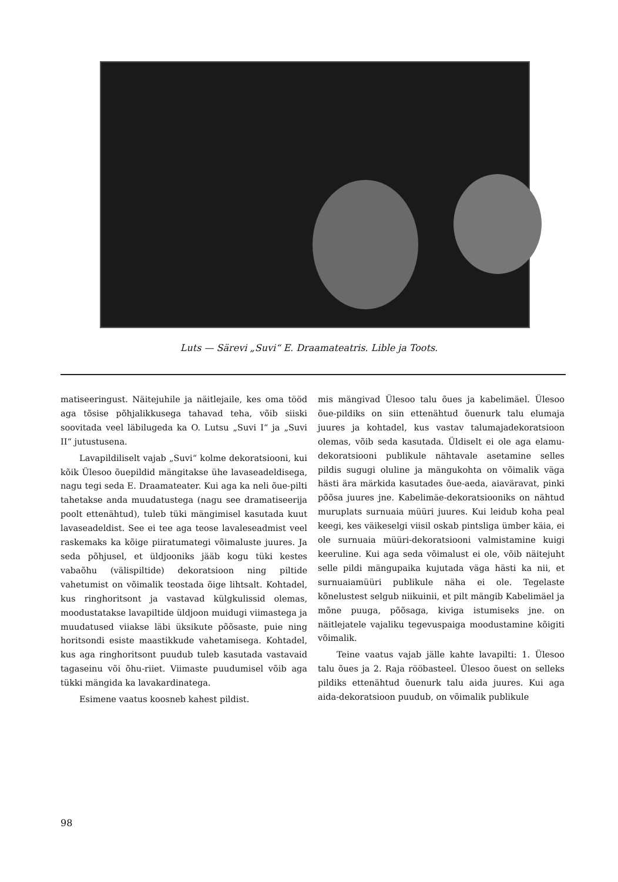Luts — Särevi „Suvi“ E. Draamateatris. Lible ja Toots.
matiseeringust. Näitejuhile ja näitlejaile, kes oma tööd aga tõsise põhjalikkusega tahavad teha, võib siiski soovitada veel läbilugeda ka O. Lutsu „Suvi I“ ja „Suvi II“ jutustusena.
Lavapildiliselt vajab „Suvi“ kolme dekoratsiooni, kui kõik Ülesoo õuepildid mängitakse ühe lavaseadeldisega, nagu tegi seda E. Draamateater. Kui aga ka neli õue-pilti tahetakse anda muudatustega (nagu see dramatiseerija poolt ettenähtud), tuleb tüki mängimisel kasutada kuut lavaseadeldist. See ei tee aga teose lavaleseadmist veel raskemaks ka kõige piiratumategi võimaluste juures. Ja seda põhjusel, et üldjooniks jääb kogu tüki kestes vabaõhu (välispiltide) dekoratsioon ning piltide vahetumist on võimalik teostada õige lihtsalt. Kohtadel, kus ringhoritsont ja vastavad külgkulissid olemas, moodustatakse lavapiltide üldjoon muidugi viimastega ja muudatused viiakse läbi üksikute põõsaste, puie ning horitsondi esiste maastikkude vahetamisega. Kohtadel, kus aga ringhoritsont puudub tuleb kasutada vastavaid tagaseinu või õhu-riiet. Viimaste puudumisel võib aga tükki mängida ka lavakardinatega.
Esimene vaatus koosneb kahest pildist.
mis mängivad Ülesoo talu õues ja kabelimäel. Ülesoo õue-pildiks on siin ettenähtud õuenurk talu elumaja juures ja kohtadel, kus vastav talumajadekoratsioon olemas, võib seda kasutada. Üldiselt ei ole aga elamu-dekoratsiooni publikule nähtavale asetamine selles pildis sugugi oluline ja mängukohta on võimalik väga hästi ära märkida kasutades õue-aeda, aiaväravat, pinki põõsa juures jne. Kabelimäe-dekoratsiooniks on nähtud muruplats surnuaia müüri juures. Kui leidub koha peal keegi, kes väikeselgi viisil oskab pintsliga ümber käia, ei ole surnuaia müüri-dekoratsiooni valmistamine kuigi keeruline. Kui aga seda võimalust ei ole, võib näitejuht selle pildi mängupaika kujutada väga hästi ka nii, et surnuaiamüüri publikule näha ei ole. Tegelaste kõnelustest selgub niikuinii, et pilt mängib Kabelimäel ja mõne puuga, põõsaga, kiviga istumiseks jne. on näitlejatele vajaliku tegevuspaiga moodustamine kõigiti võimalik.
Teine vaatus vajab jälle kahte lavapilti: 1. Ülesoo talu õues ja 2. Raja rööbasteel. Ülesoo õuest on selleks pildiks ettenähtud õuenurk talu aida juures. Kui aga aida-dekoratsioon puudub, on võimalik publikule
98